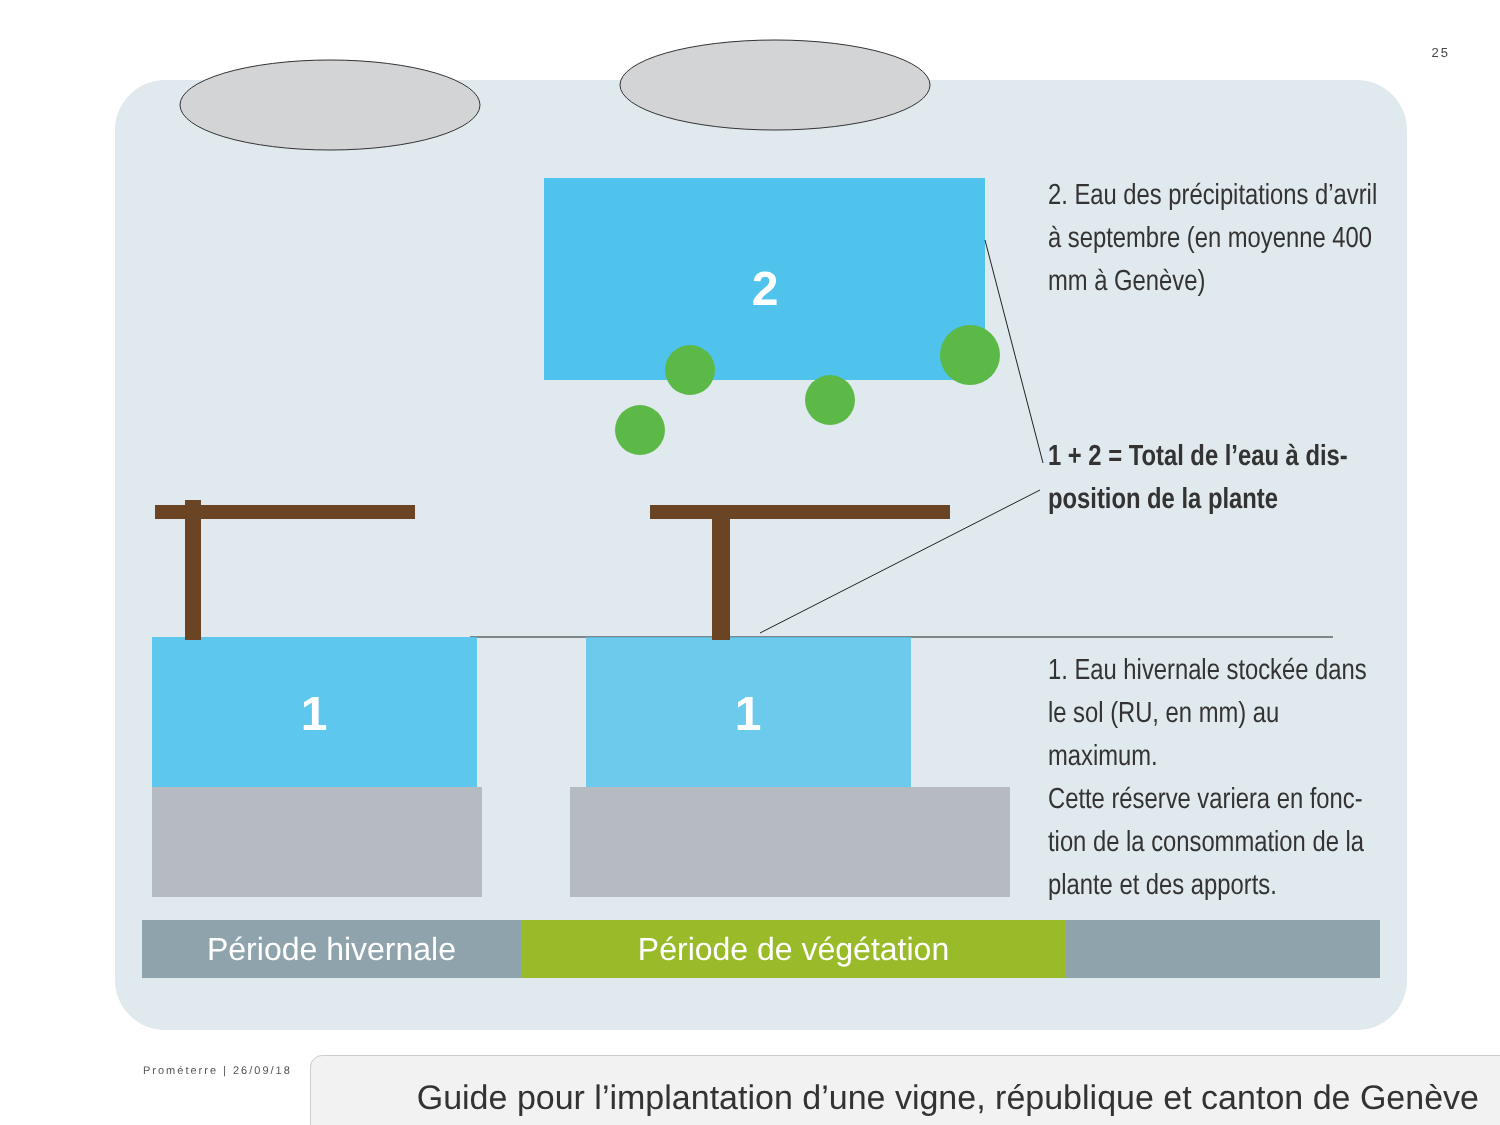25
2
1
1
2. Eau des précipitations d’avril à septembre (en moyenne 400 mm à Genève)
1 + 2 = Total de l’eau à dis-position de la plante
1. Eau hivernale stockée dans le sol (RU, en mm) au maximum.
Cette réserve variera en fonc-tion de la consommation de la plante et des apports.
Période hivernale Période de végétation
Prométerre | 26/09/18
Guide pour l’implantation d’une vigne, république et canton de Genève